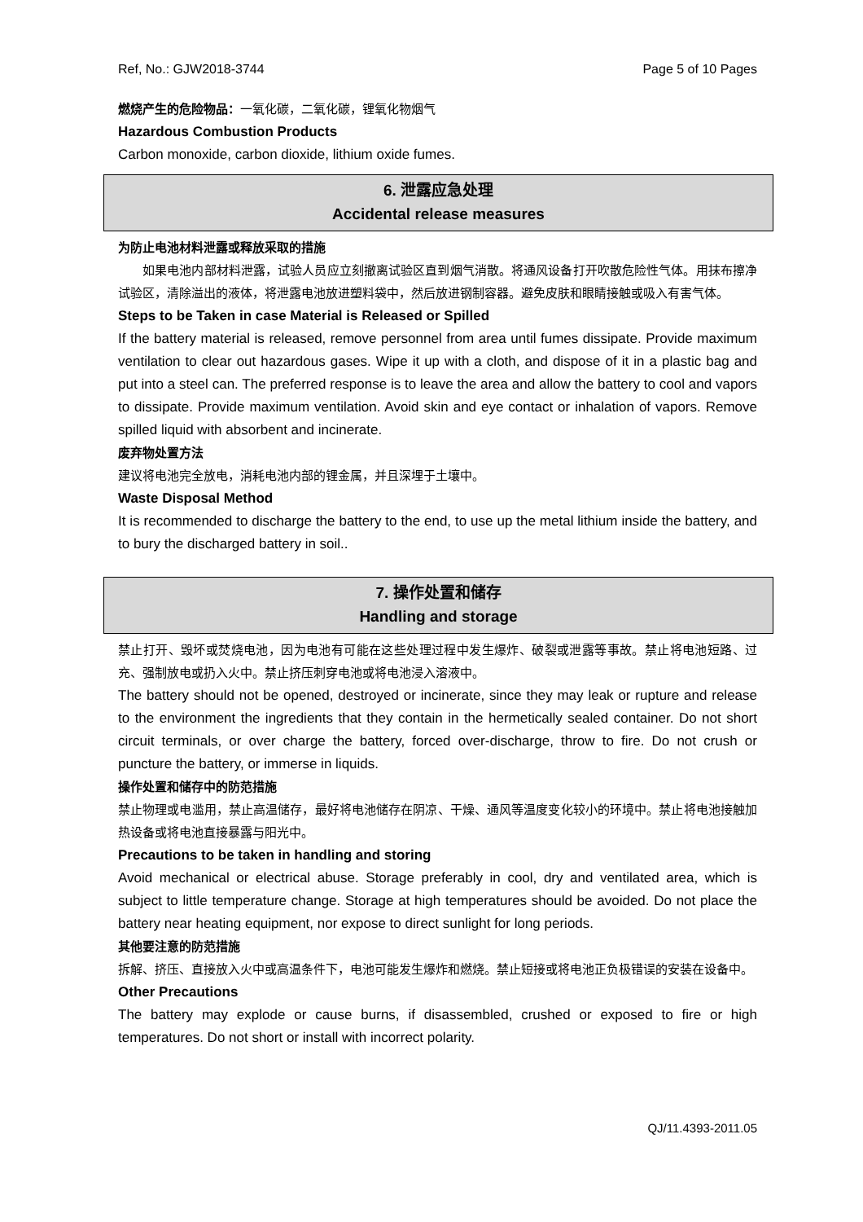Ref, No.: GJW2018-3744 Page 5 of 10 Pages
燃烧产生的危险物品：一氧化碳，二氧化碳，锂氧化物烟气
Hazardous Combustion Products
Carbon monoxide, carbon dioxide, lithium oxide fumes.
6. 泄露应急处理
Accidental release measures
为防止电池材料泄露或释放采取的措施
如果电池内部材料泄露，试验人员应立刻撤离试验区直到烟气消散。将通风设备打开吹散危险性气体。用抹布擦净试验区，清除溢出的液体，将泄露电池放进塑料袋中，然后放进钢制容器。避免皮肤和眼睛接触或吸入有害气体。
Steps to be Taken in case Material is Released or Spilled
If the battery material is released, remove personnel from area until fumes dissipate. Provide maximum ventilation to clear out hazardous gases. Wipe it up with a cloth, and dispose of it in a plastic bag and put into a steel can. The preferred response is to leave the area and allow the battery to cool and vapors to dissipate. Provide maximum ventilation. Avoid skin and eye contact or inhalation of vapors. Remove spilled liquid with absorbent and incinerate.
废弃物处置方法
建议将电池完全放电，消耗电池内部的锂金属，并且深埋于土壤中。
Waste Disposal Method
It is recommended to discharge the battery to the end, to use up the metal lithium inside the battery, and to bury the discharged battery in soil..
7. 操作处置和储存
Handling and storage
禁止打开、毁坏或焚烧电池，因为电池有可能在这些处理过程中发生爆炸、破裂或泄露等事故。禁止将电池短路、过充、强制放电或扔入火中。禁止挤压刺穿电池或将电池浸入溶液中。
The battery should not be opened, destroyed or incinerate, since they may leak or rupture and release to the environment the ingredients that they contain in the hermetically sealed container. Do not short circuit terminals, or over charge the battery, forced over-discharge, throw to fire. Do not crush or puncture the battery, or immerse in liquids.
操作处置和储存中的防范措施
禁止物理或电滥用，禁止高温储存，最好将电池储存在阴凉、干燥、通风等温度变化较小的环境中。禁止将电池接触加热设备或将电池直接暴露与阳光中。
Precautions to be taken in handling and storing
Avoid mechanical or electrical abuse. Storage preferably in cool, dry and ventilated area, which is subject to little temperature change. Storage at high temperatures should be avoided. Do not place the battery near heating equipment, nor expose to direct sunlight for long periods.
其他要注意的防范措施
拆解、挤压、直接放入火中或高温条件下，电池可能发生爆炸和燃烧。禁止短接或将电池正负极错误的安装在设备中。
Other Precautions
The battery may explode or cause burns, if disassembled, crushed or exposed to fire or high temperatures. Do not short or install with incorrect polarity.
QJ/11.4393-2011.05